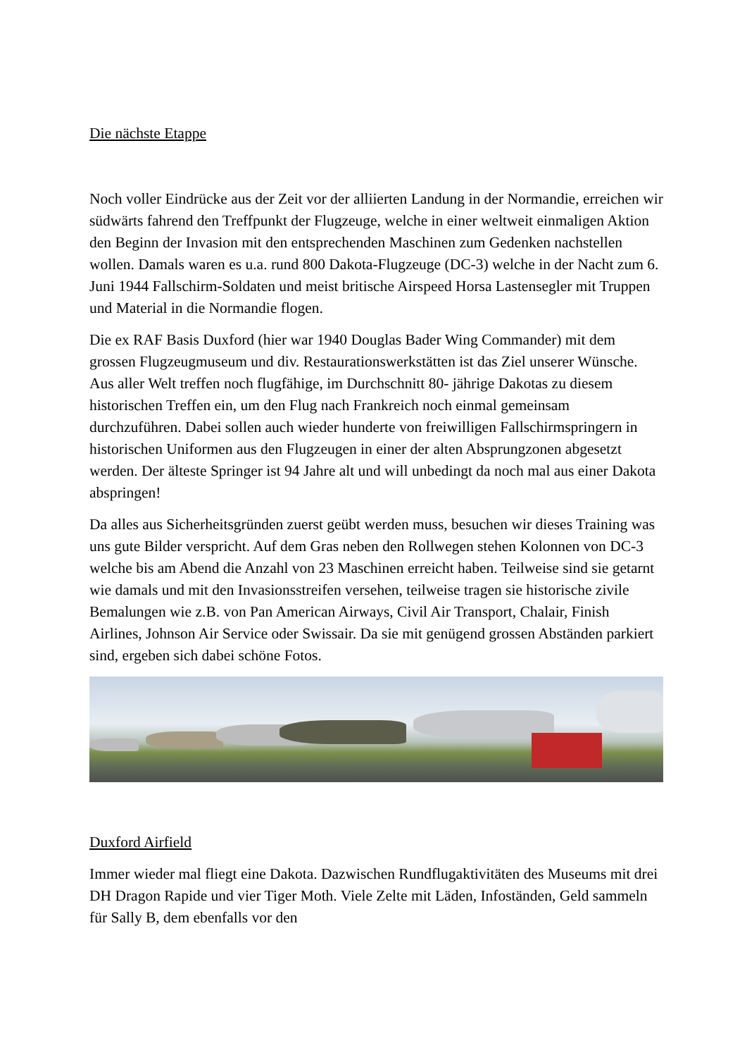Die nächste Etappe
Noch voller Eindrücke aus der Zeit vor der alliierten Landung in der Normandie, erreichen wir südwärts fahrend den Treffpunkt der Flugzeuge, welche in einer weltweit einmaligen Aktion den Beginn der Invasion mit den entsprechenden Maschinen zum Gedenken nachstellen wollen. Damals waren es u.a. rund 800 Dakota-Flugzeuge (DC-3) welche in der Nacht zum 6. Juni 1944 Fallschirm-Soldaten und meist britische Airspeed Horsa Lastensegler mit Truppen und Material in die Normandie flogen.
Die ex RAF Basis Duxford (hier war 1940 Douglas Bader Wing Commander) mit dem grossen Flugzeugmuseum und div. Restaurationswerkstätten ist das Ziel unserer Wünsche. Aus aller Welt treffen noch flugfähige, im Durchschnitt 80- jährige Dakotas zu diesem historischen Treffen ein, um den Flug nach Frankreich noch einmal gemeinsam durchzuführen. Dabei sollen auch wieder hunderte von freiwilligen Fallschirmspringern in historischen Uniformen aus den Flugzeugen in einer der alten Absprungzonen abgesetzt werden. Der älteste Springer ist 94 Jahre alt und will unbedingt da noch mal aus einer Dakota abspringen!
Da alles aus Sicherheitsgründen zuerst geübt werden muss, besuchen wir dieses Training was uns gute Bilder verspricht. Auf dem Gras neben den Rollwegen stehen Kolonnen von DC-3 welche bis am Abend die Anzahl von 23 Maschinen erreicht haben. Teilweise sind sie getarnt wie damals und mit den Invasionsstreifen versehen, teilweise tragen sie historische zivile Bemalungen wie z.B. von Pan American Airways, Civil Air Transport, Chalair, Finish Airlines, Johnson Air Service oder Swissair. Da sie mit genügend grossen Abständen parkiert sind, ergeben sich dabei schöne Fotos.
Duxford Airfield
Immer wieder mal fliegt eine Dakota. Dazwischen Rundflugaktivitäten des Museums mit drei DH Dragon Rapide und vier Tiger Moth. Viele Zelte mit Läden, Infoständen, Geld sammeln für Sally B, dem ebenfalls vor den